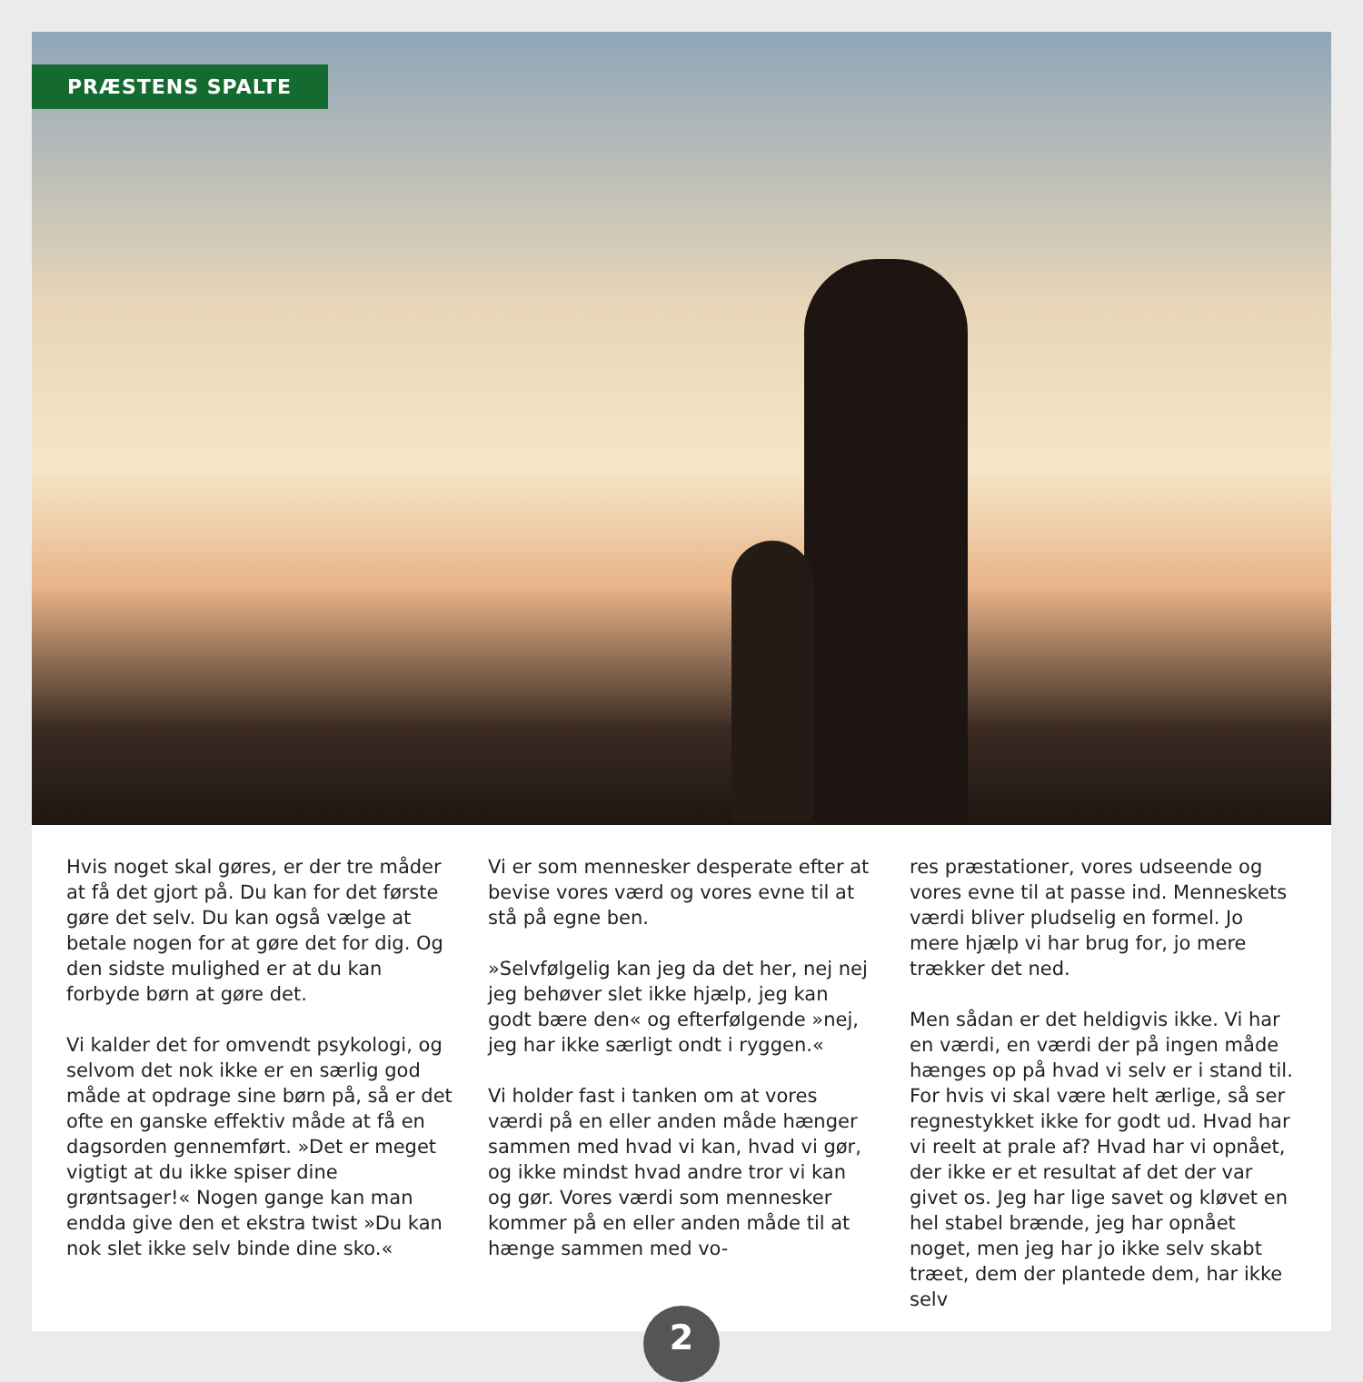PRÆSTENS SPALTE
Hvis noget skal gøres, er der tre måder at få det gjort på. Du kan for det første gøre det selv. Du kan også vælge at betale nogen for at gøre det for dig. Og den sidste mulighed er at du kan forbyde børn at gøre det.
Vi kalder det for omvendt psykologi, og selvom det nok ikke er en særlig god måde at opdrage sine børn på, så er det ofte en ganske effektiv måde at få en dagsorden gennemført. »Det er meget vigtigt at du ikke spiser dine grøntsager!« Nogen gange kan man endda give den et ekstra twist »Du kan nok slet ikke selv binde dine sko.«
Vi er som mennesker desperate efter at bevise vores værd og vores evne til at stå på egne ben.
»Selvfølgelig kan jeg da det her, nej nej jeg behøver slet ikke hjælp, jeg kan godt bære den« og efterfølgende »nej, jeg har ikke særligt ondt i ryggen.«
Vi holder fast i tanken om at vores værdi på en eller anden måde hænger sammen med hvad vi kan, hvad vi gør, og ikke mindst hvad andre tror vi kan og gør. Vores værdi som mennesker kommer på en eller anden måde til at hænge sammen med vo-
res præstationer, vores udseende og vores evne til at passe ind. Menneskets værdi bliver pludselig en formel. Jo mere hjælp vi har brug for, jo mere trækker det ned.
Men sådan er det heldigvis ikke. Vi har en værdi, en værdi der på ingen måde hænges op på hvad vi selv er i stand til. For hvis vi skal være helt ærlige, så ser regnestykket ikke for godt ud. Hvad har vi reelt at prale af? Hvad har vi opnået, der ikke er et resultat af det der var givet os. Jeg har lige savet og kløvet en hel stabel brænde, jeg har opnået noget, men jeg har jo ikke selv skabt træet, dem der plantede dem, har ikke selv
2